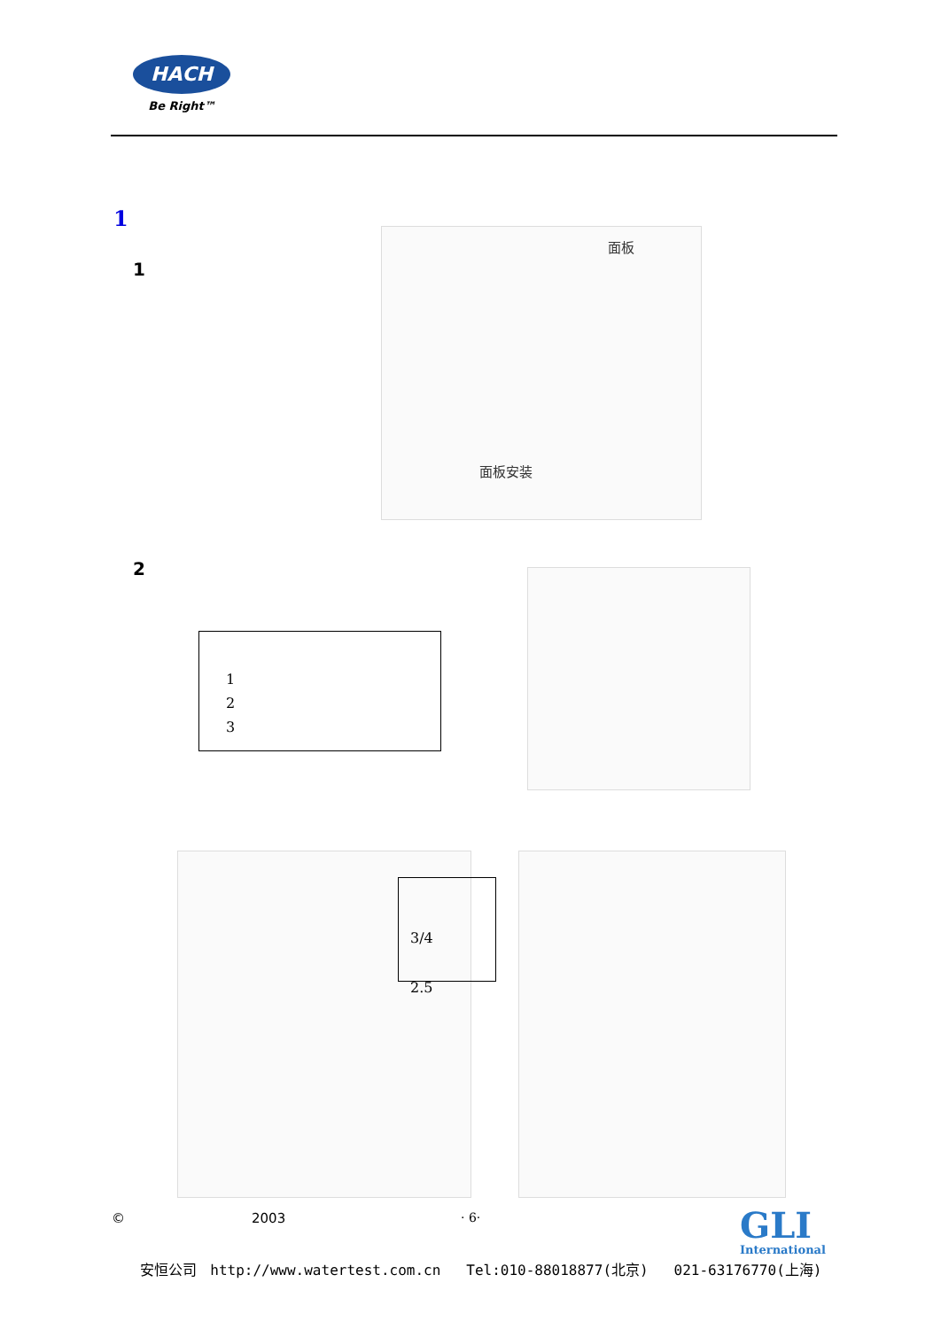HACH
Be Right™
1
1
面板
面板安装
2
1
2
3
3/4
2.5
© 2003 · 6·
GLI
International
安恒公司 http://www.watertest.com.cn Tel:010-88018877(北京) 021-63176770(上海)